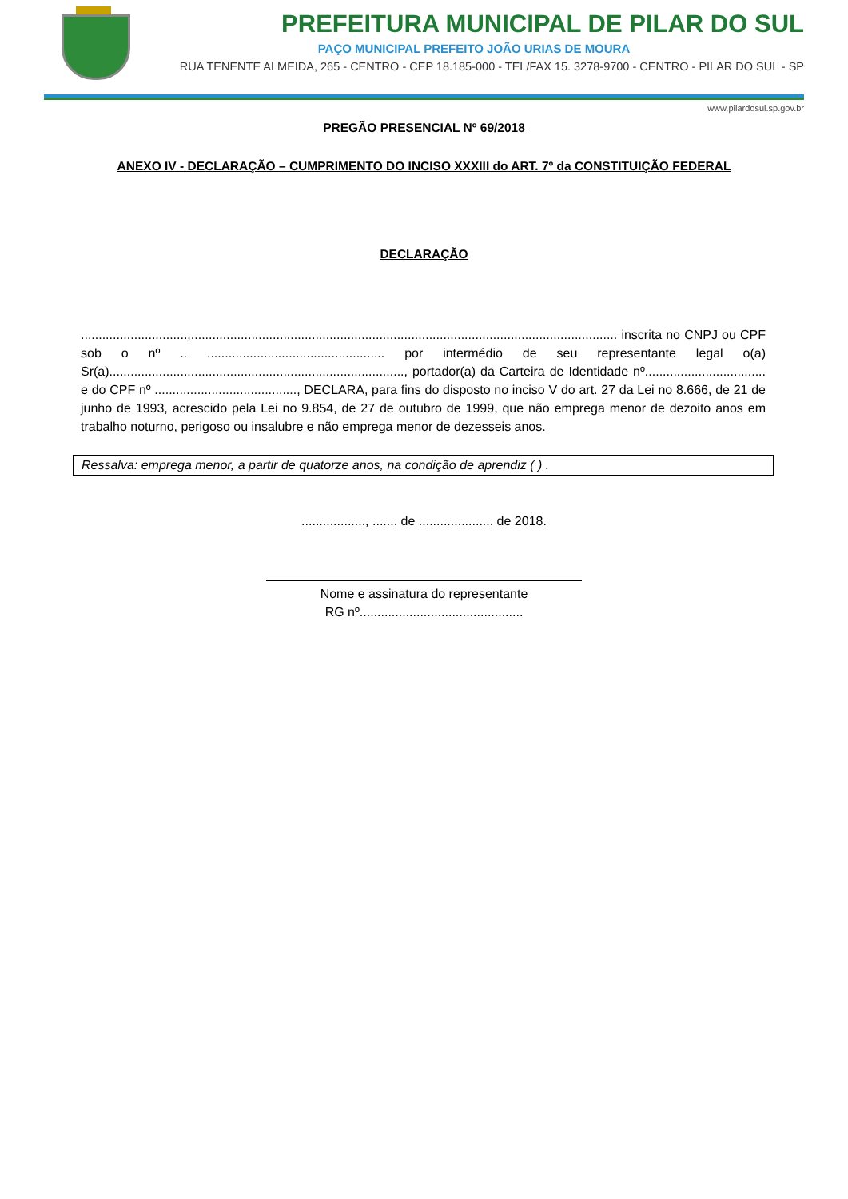PREFEITURA MUNICIPAL DE PILAR DO SUL
PAÇO MUNICIPAL PREFEITO JOÃO URIAS DE MOURA
RUA TENENTE ALMEIDA, 265 - CENTRO - CEP 18.185-000 - TEL/FAX 15. 3278-9700 - CENTRO - PILAR DO SUL - SP
www.pilardosul.sp.gov.br
PREGÃO PRESENCIAL Nº 69/2018
ANEXO IV - DECLARAÇÃO – CUMPRIMENTO DO INCISO XXXIII do ART. 7º da CONSTITUIÇÃO FEDERAL
DECLARAÇÃO
..............................,........................................................................................................................ inscrita no CNPJ ou CPF sob o nº .. .................................................. por intermédio de seu representante legal o(a) Sr(a)..................................................................................., portador(a) da Carteira de Identidade nº.................................. e do CPF nº ........................................, DECLARA, para fins do disposto no inciso V do art. 27 da Lei no 8.666, de 21 de junho de 1993, acrescido pela Lei no 9.854, de 27 de outubro de 1999, que não emprega menor de dezoito anos em trabalho noturno, perigoso ou insalubre e não emprega menor de dezesseis anos.
Ressalva: emprega menor, a partir de quatorze anos, na condição de aprendiz ( ) .
.................., ....... de ..................... de 2018.
Nome e assinatura do representante
RG nº..............................................